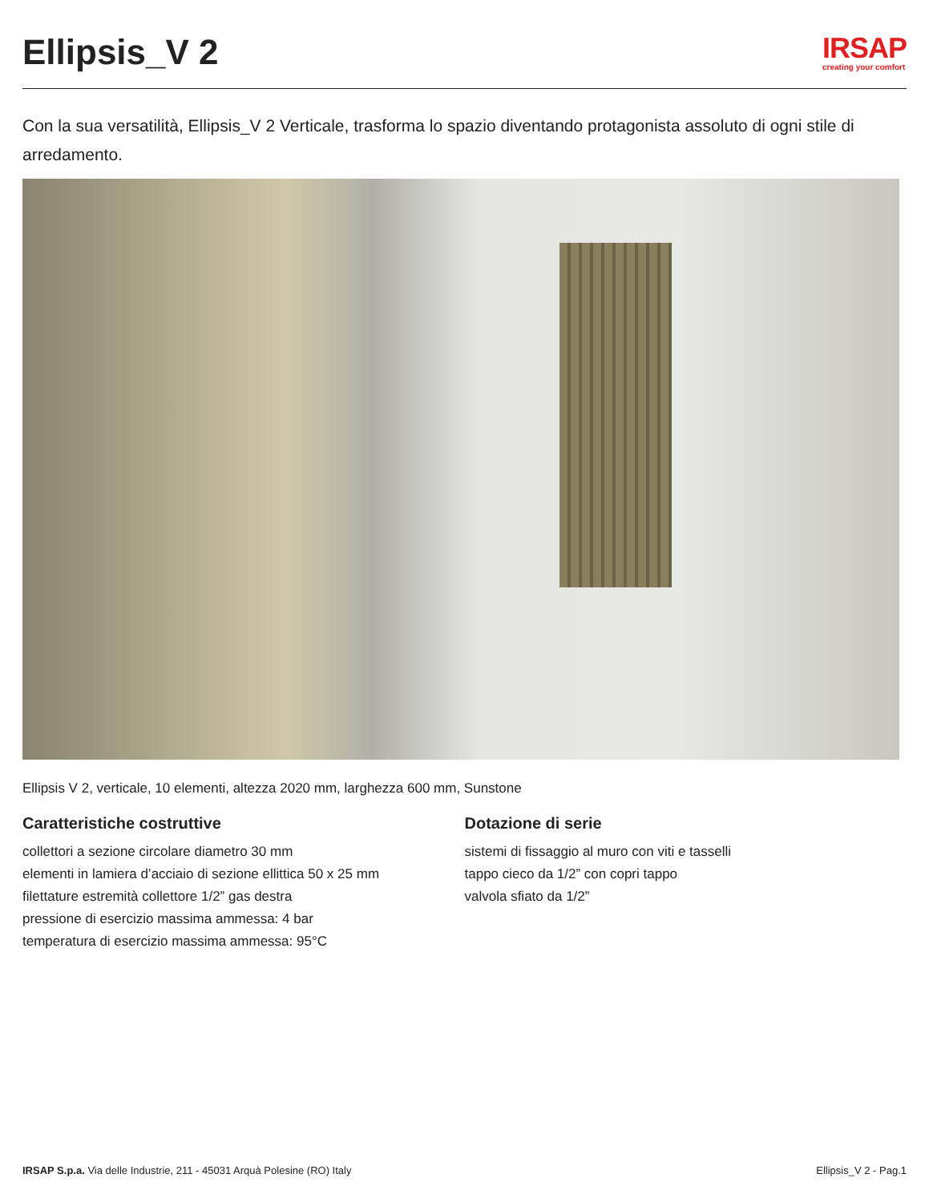Ellipsis_V 2
IRSAP
creating your comfort
Con la sua versatilità, Ellipsis_V 2 Verticale, trasforma lo spazio diventando protagonista assoluto di ogni stile di arredamento.
Ellipsis V 2, verticale, 10 elementi, altezza 2020 mm, larghezza 600 mm, Sunstone
Caratteristiche costruttive
collettori a sezione circolare diametro 30 mm
elementi in lamiera d’acciaio di sezione ellittica 50 x 25 mm
filettature estremità collettore 1/2” gas destra
pressione di esercizio massima ammessa: 4 bar
temperatura di esercizio massima ammessa: 95°C
Dotazione di serie
sistemi di fissaggio al muro con viti e tasselli
tappo cieco da 1/2” con copri tappo
valvola sfiato da 1/2”
IRSAP S.p.a. Via delle Industrie, 211 - 45031 Arquà Polesine (RO) Italy Ellipsis_V 2 - Pag.1